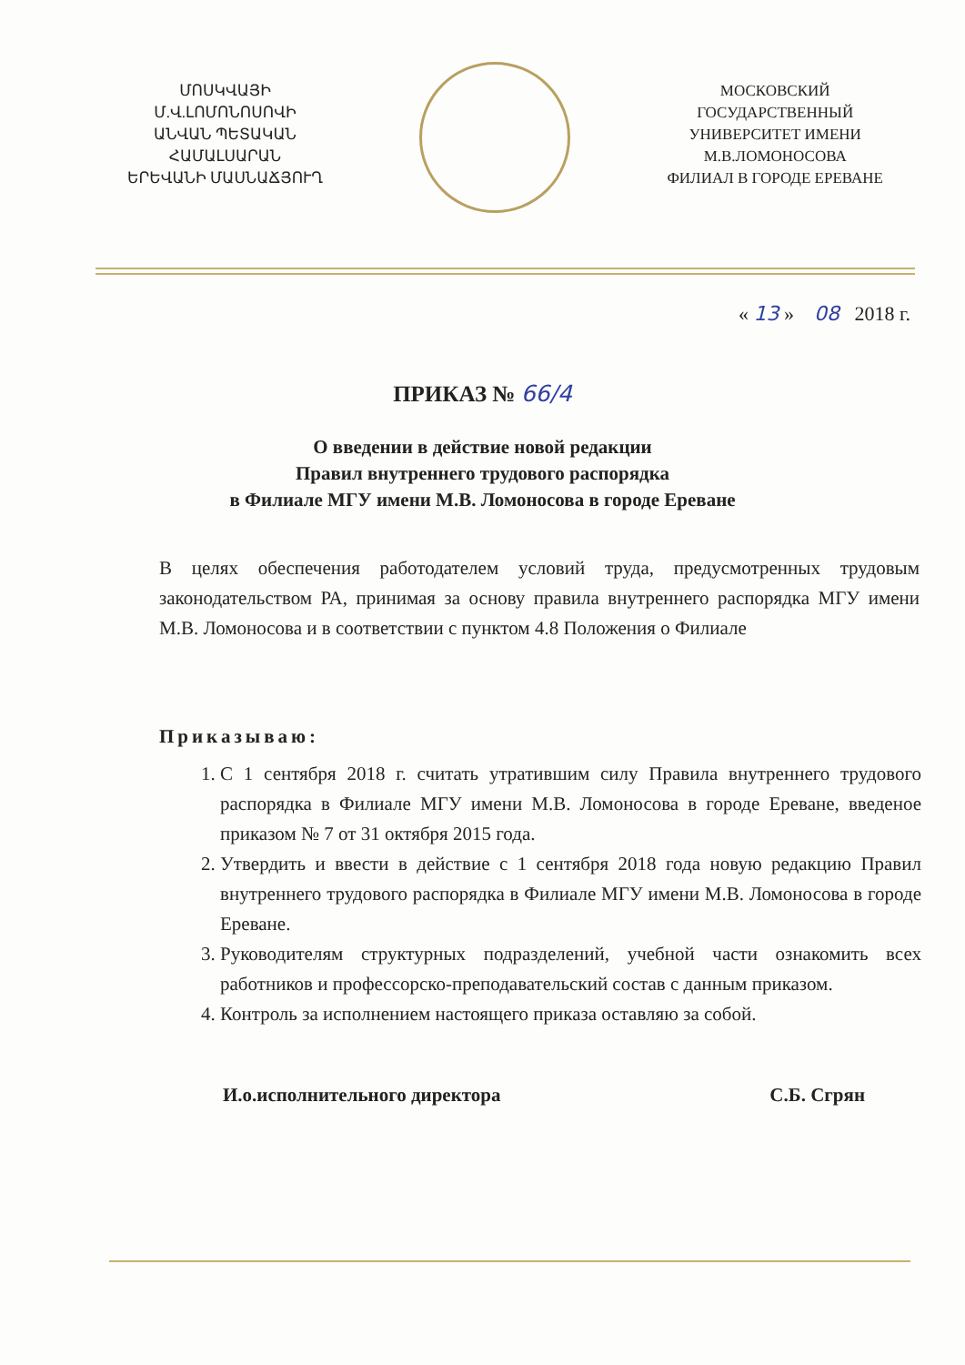ՄՈՍԿՎԱՅԻ
Մ.Վ.ԼՈՄՈՆՈՍՈՎԻ
ԱՆՎԱՆ ՊԵՏԱԿԱՆ
ՀԱՄԱԼՍԱՐԱՆ
ԵՐԵՎԱՆԻ ՄԱՍՆԱՃՅՈՒՂ
МОСКОВСКИЙ
ГОСУДАРСТВЕННЫЙ
УНИВЕРСИТЕТ ИМЕНИ
М.В.ЛОМОНОСОВА
ФИЛИАЛ В ГОРОДЕ ЕРЕВАНЕ
« 13 » 08 2018 г.
ПРИКАЗ № 66/4
О введении в действие новой редакции
Правил внутреннего трудового распорядка
в Филиале МГУ имени М.В. Ломоносова в городе Ереване
В целях обеспечения работодателем условий труда, предусмотренных трудовым законодательством РА, принимая за основу правила внутреннего распорядка МГУ имени М.В. Ломоносова и в соответствии с пунктом 4.8 Положения о Филиале
Приказываю:
1. С 1 сентября 2018 г. считать утратившим силу Правила внутреннего трудового распорядка в Филиале МГУ имени М.В. Ломоносова в городе Ереване, введеное приказом № 7 от 31 октября 2015 года.
2. Утвердить и ввести в действие с 1 сентября 2018 года новую редакцию Правил внутреннего трудового распорядка в Филиале МГУ имени М.В. Ломоносова в городе Ереване.
3. Руководителям структурных подразделений, учебной части ознакомить всех работников и профессорско-преподавательский состав с данным приказом.
4. Контроль за исполнением настоящего приказа оставляю за собой.
И.о.исполнительного директора С.Б. Сгрян